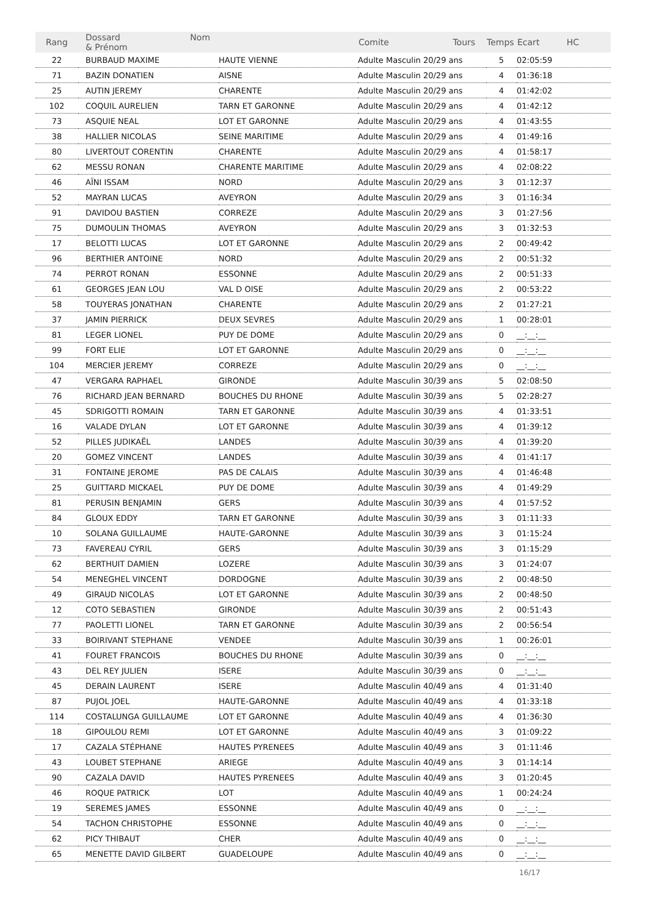| Rang | Dossard Nom & Prénom | | Comite Tours | Temps | Ecart HC |
| --- | --- | --- | --- | --- | --- |
| 22 | BURBAUD MAXIME | HAUTE VIENNE | Adulte Masculin 20/29 ans | 5 | 02:05:59 |
| 71 | BAZIN DONATIEN | AISNE | Adulte Masculin 20/29 ans | 4 | 01:36:18 |
| 25 | AUTIN JEREMY | CHARENTE | Adulte Masculin 20/29 ans | 4 | 01:42:02 |
| 102 | COQUIL AURELIEN | TARN ET GARONNE | Adulte Masculin 20/29 ans | 4 | 01:42:12 |
| 73 | ASQUIE NEAL | LOT ET GARONNE | Adulte Masculin 20/29 ans | 4 | 01:43:55 |
| 38 | HALLIER NICOLAS | SEINE MARITIME | Adulte Masculin 20/29 ans | 4 | 01:49:16 |
| 80 | LIVERTOUT CORENTIN | CHARENTE | Adulte Masculin 20/29 ans | 4 | 01:58:17 |
| 62 | MESSU RONAN | CHARENTE MARITIME | Adulte Masculin 20/29 ans | 4 | 02:08:22 |
| 46 | AÏNI ISSAM | NORD | Adulte Masculin 20/29 ans | 3 | 01:12:37 |
| 52 | MAYRAN LUCAS | AVEYRON | Adulte Masculin 20/29 ans | 3 | 01:16:34 |
| 91 | DAVIDOU BASTIEN | CORREZE | Adulte Masculin 20/29 ans | 3 | 01:27:56 |
| 75 | DUMOULIN THOMAS | AVEYRON | Adulte Masculin 20/29 ans | 3 | 01:32:53 |
| 17 | BELOTTI LUCAS | LOT ET GARONNE | Adulte Masculin 20/29 ans | 2 | 00:49:42 |
| 96 | BERTHIER ANTOINE | NORD | Adulte Masculin 20/29 ans | 2 | 00:51:32 |
| 74 | PERROT RONAN | ESSONNE | Adulte Masculin 20/29 ans | 2 | 00:51:33 |
| 61 | GEORGES JEAN LOU | VAL D OISE | Adulte Masculin 20/29 ans | 2 | 00:53:22 |
| 58 | TOUYERAS JONATHAN | CHARENTE | Adulte Masculin 20/29 ans | 2 | 01:27:21 |
| 37 | JAMIN PIERRICK | DEUX SEVRES | Adulte Masculin 20/29 ans | 1 | 00:28:01 |
| 81 | LEGER LIONEL | PUY DE DOME | Adulte Masculin 20/29 ans | 0 | __:__:__ |
| 99 | FORT ELIE | LOT ET GARONNE | Adulte Masculin 20/29 ans | 0 | __:__:__ |
| 104 | MERCIER JEREMY | CORREZE | Adulte Masculin 20/29 ans | 0 | __:__:__ |
| 47 | VERGARA RAPHAEL | GIRONDE | Adulte Masculin 30/39 ans | 5 | 02:08:50 |
| 76 | RICHARD JEAN BERNARD | BOUCHES DU RHONE | Adulte Masculin 30/39 ans | 5 | 02:28:27 |
| 45 | SDRIGOTTI ROMAIN | TARN ET GARONNE | Adulte Masculin 30/39 ans | 4 | 01:33:51 |
| 16 | VALADE DYLAN | LOT ET GARONNE | Adulte Masculin 30/39 ans | 4 | 01:39:12 |
| 52 | PILLES JUDIKAËL | LANDES | Adulte Masculin 30/39 ans | 4 | 01:39:20 |
| 20 | GOMEZ VINCENT | LANDES | Adulte Masculin 30/39 ans | 4 | 01:41:17 |
| 31 | FONTAINE JEROME | PAS DE CALAIS | Adulte Masculin 30/39 ans | 4 | 01:46:48 |
| 25 | GUITTARD MICKAEL | PUY DE DOME | Adulte Masculin 30/39 ans | 4 | 01:49:29 |
| 81 | PERUSIN BENJAMIN | GERS | Adulte Masculin 30/39 ans | 4 | 01:57:52 |
| 84 | GLOUX EDDY | TARN ET GARONNE | Adulte Masculin 30/39 ans | 3 | 01:11:33 |
| 10 | SOLANA GUILLAUME | HAUTE-GARONNE | Adulte Masculin 30/39 ans | 3 | 01:15:24 |
| 73 | FAVEREAU CYRIL | GERS | Adulte Masculin 30/39 ans | 3 | 01:15:29 |
| 62 | BERTHUIT DAMIEN | LOZERE | Adulte Masculin 30/39 ans | 3 | 01:24:07 |
| 54 | MENEGHEL VINCENT | DORDOGNE | Adulte Masculin 30/39 ans | 2 | 00:48:50 |
| 49 | GIRAUD NICOLAS | LOT ET GARONNE | Adulte Masculin 30/39 ans | 2 | 00:48:50 |
| 12 | COTO SEBASTIEN | GIRONDE | Adulte Masculin 30/39 ans | 2 | 00:51:43 |
| 77 | PAOLETTI LIONEL | TARN ET GARONNE | Adulte Masculin 30/39 ans | 2 | 00:56:54 |
| 33 | BOIRIVANT STEPHANE | VENDEE | Adulte Masculin 30/39 ans | 1 | 00:26:01 |
| 41 | FOURET FRANCOIS | BOUCHES DU RHONE | Adulte Masculin 30/39 ans | 0 | __:__:__ |
| 43 | DEL REY JULIEN | ISERE | Adulte Masculin 30/39 ans | 0 | __:__:__ |
| 45 | DERAIN LAURENT | ISERE | Adulte Masculin 40/49 ans | 4 | 01:31:40 |
| 87 | PUJOL JOEL | HAUTE-GARONNE | Adulte Masculin 40/49 ans | 4 | 01:33:18 |
| 114 | COSTALUNGA GUILLAUME | LOT ET GARONNE | Adulte Masculin 40/49 ans | 4 | 01:36:30 |
| 18 | GIPOULOU REMI | LOT ET GARONNE | Adulte Masculin 40/49 ans | 3 | 01:09:22 |
| 17 | CAZALA STÉPHANE | HAUTES PYRENEES | Adulte Masculin 40/49 ans | 3 | 01:11:46 |
| 43 | LOUBET STEPHANE | ARIEGE | Adulte Masculin 40/49 ans | 3 | 01:14:14 |
| 90 | CAZALA DAVID | HAUTES PYRENEES | Adulte Masculin 40/49 ans | 3 | 01:20:45 |
| 46 | ROQUE PATRICK | LOT | Adulte Masculin 40/49 ans | 1 | 00:24:24 |
| 19 | SEREMES JAMES | ESSONNE | Adulte Masculin 40/49 ans | 0 | __:__:__ |
| 54 | TACHON CHRISTOPHE | ESSONNE | Adulte Masculin 40/49 ans | 0 | __:__:__ |
| 62 | PICY THIBAUT | CHER | Adulte Masculin 40/49 ans | 0 | __:__:__ |
| 65 | MENETTE DAVID GILBERT | GUADELOUPE | Adulte Masculin 40/49 ans | 0 | __:__:__ |
16/17